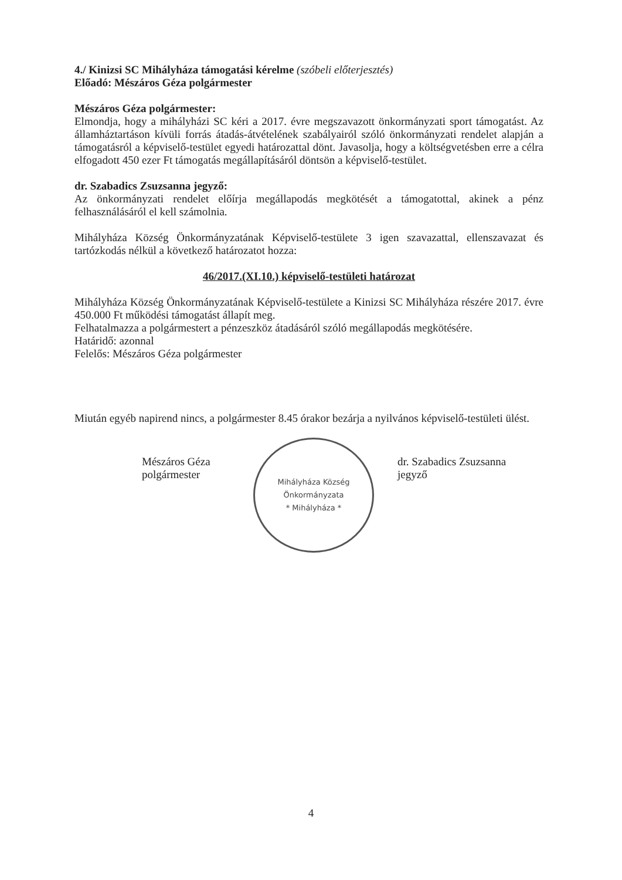4./ Kinizsi SC Mihályháza támogatási kérelme (szóbeli előterjesztés)
Előadó: Mészáros Géza polgármester
Mészáros Géza polgármester:
Elmondja, hogy a mihályházi SC kéri a 2017. évre megszavazott önkormányzati sport támogatást. Az államháztartáson kívüli forrás átadás-átvételének szabályairól szóló önkormányzati rendelet alapján a támogatásról a képviselő-testület egyedi határozattal dönt. Javasolja, hogy a költségvetésben erre a célra elfogadott 450 ezer Ft támogatás megállapításáról döntsön a képviselő-testület.
dr. Szabadics Zsuzsanna jegyző:
Az önkormányzati rendelet előírja megállapodás megkötését a támogatottal, akinek a pénz felhasználásáról el kell számolnia.
Mihályháza Község Önkormányzatának Képviselő-testülete 3 igen szavazattal, ellenszavazat és tartózkodás nélkül a következő határozatot hozza:
46/2017.(XI.10.) képviselő-testületi határozat
Mihályháza Község Önkormányzatának Képviselő-testülete a Kinizsi SC Mihályháza részére 2017. évre 450.000 Ft működési támogatást állapít meg.
Felhatalmazza a polgármestert a pénzeszköz átadásáról szóló megállapodás megkötésére.
Határidő: azonnal
Felelős: Mészáros Géza polgármester
Miután egyéb napirend nincs, a polgármester 8.45 órakor bezárja a nyilvános képviselő-testületi ülést.
Mészáros Géza
polgármester
Mihályháza Község Önkormányzata
* Mihályháza *
dr. Szabadics Zsuzsanna
jegyző
4